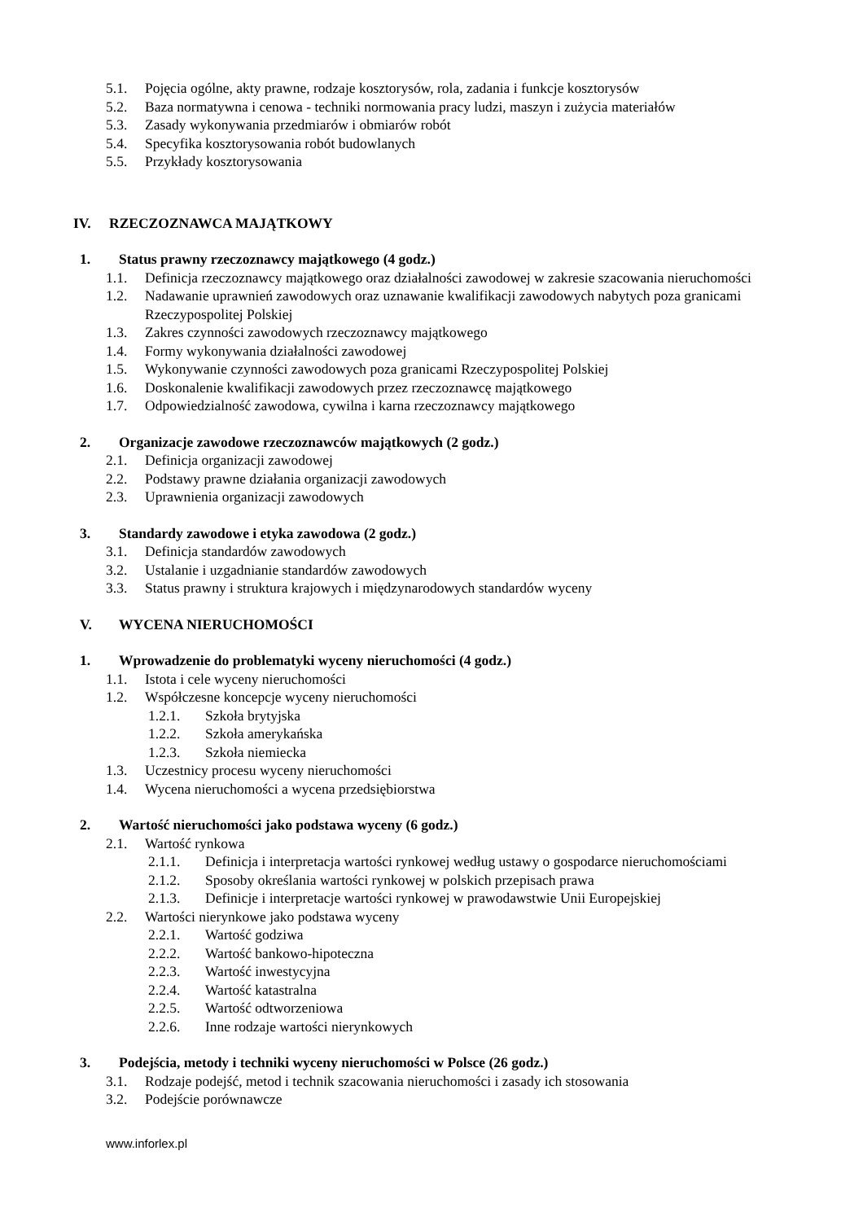5.1. Pojęcia ogólne, akty prawne, rodzaje kosztorysów, rola, zadania i funkcje kosztorysów
5.2. Baza normatywna i cenowa - techniki normowania pracy ludzi, maszyn i zużycia materiałów
5.3. Zasady wykonywania przedmiarów i obmiarów robót
5.4. Specyfika kosztorysowania robót budowlanych
5.5. Przykłady kosztorysowania
IV. RZECZOZNAWCA MAJĄTKOWY
1. Status prawny rzeczoznawcy majątkowego (4 godz.)
1.1. Definicja rzeczoznawcy majątkowego oraz działalności zawodowej w zakresie szacowania nieruchomości
1.2. Nadawanie uprawnień zawodowych oraz uznawanie kwalifikacji zawodowych nabytych poza granicami Rzeczypospolitej Polskiej
1.3. Zakres czynności zawodowych rzeczoznawcy majątkowego
1.4. Formy wykonywania działalności zawodowej
1.5. Wykonywanie czynności zawodowych poza granicami Rzeczypospolitej Polskiej
1.6. Doskonalenie kwalifikacji zawodowych przez rzeczoznawcę majątkowego
1.7. Odpowiedzialność zawodowa, cywilna i karna rzeczoznawcy majątkowego
2. Organizacje zawodowe rzeczoznawców majątkowych (2 godz.)
2.1. Definicja organizacji zawodowej
2.2. Podstawy prawne działania organizacji zawodowych
2.3. Uprawnienia organizacji zawodowych
3. Standardy zawodowe i etyka zawodowa (2 godz.)
3.1. Definicja standardów zawodowych
3.2. Ustalanie i uzgadnianie standardów zawodowych
3.3. Status prawny i struktura krajowych i międzynarodowych standardów wyceny
V. WYCENA NIERUCHOMOŚCI
1. Wprowadzenie do problematyki wyceny nieruchomości (4 godz.)
1.1. Istota i cele wyceny nieruchomości
1.2. Współczesne koncepcje wyceny nieruchomości
1.2.1. Szkoła brytyjska
1.2.2. Szkoła amerykańska
1.2.3. Szkoła niemiecka
1.3. Uczestnicy procesu wyceny nieruchomości
1.4. Wycena nieruchomości a wycena przedsiębiorstwa
2. Wartość nieruchomości jako podstawa wyceny (6 godz.)
2.1. Wartość rynkowa
2.1.1. Definicja i interpretacja wartości rynkowej według ustawy o gospodarce nieruchomościami
2.1.2. Sposoby określania wartości rynkowej w polskich przepisach prawa
2.1.3. Definicje i interpretacje wartości rynkowej w prawodawstwie Unii Europejskiej
2.2. Wartości nierynkowe jako podstawa wyceny
2.2.1. Wartość godziwa
2.2.2. Wartość bankowo-hipoteczna
2.2.3. Wartość inwestycyjna
2.2.4. Wartość katastralna
2.2.5. Wartość odtworzeniowa
2.2.6. Inne rodzaje wartości nierynkowych
3. Podejścia, metody i techniki wyceny nieruchomości w Polsce (26 godz.)
3.1. Rodzaje podejść, metod i technik szacowania nieruchomości i zasady ich stosowania
3.2. Podejście porównawcze
www.inforlex.pl